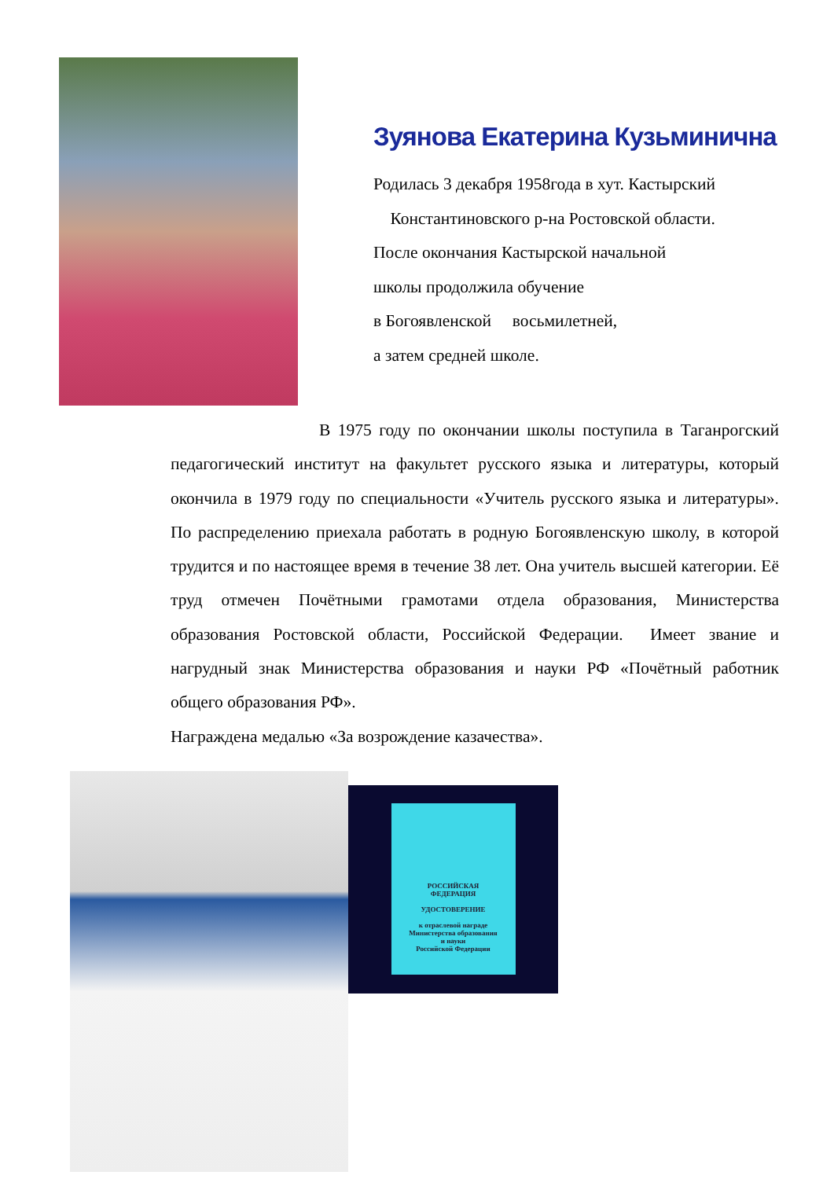Зуянова Екатерина Кузьминична
Родилась 3 декабря 1958года в хут. Кастырский
Константиновского р-на Ростовской области.
После окончания Кастырской начальной
школы продолжила обучение
в Богоявленской восьмилетней,
а затем средней школе.
В 1975 году по окончании школы поступила в Таганрогский педагогический институт на факультет русского языка и литературы, который окончила в 1979 году по специальности «Учитель русского языка и литературы». По распределению приехала работать в родную Богоявленскую школу, в которой трудится и по настоящее время в течение 38 лет. Она учитель высшей категории. Её труд отмечен Почётными грамотами отдела образования, Министерства образования Ростовской области, Российской Федерации. Имеет звание и нагрудный знак Министерства образования и науки РФ «Почётный работник общего образования РФ».
Награждена медалью «За возрождение казачества».
РОССИЙСКАЯ
ФЕДЕРАЦИЯ
УДОСТОВЕРЕНИЕ
к отраслевой награде
Министерства образования
и науки
Российской Федерации